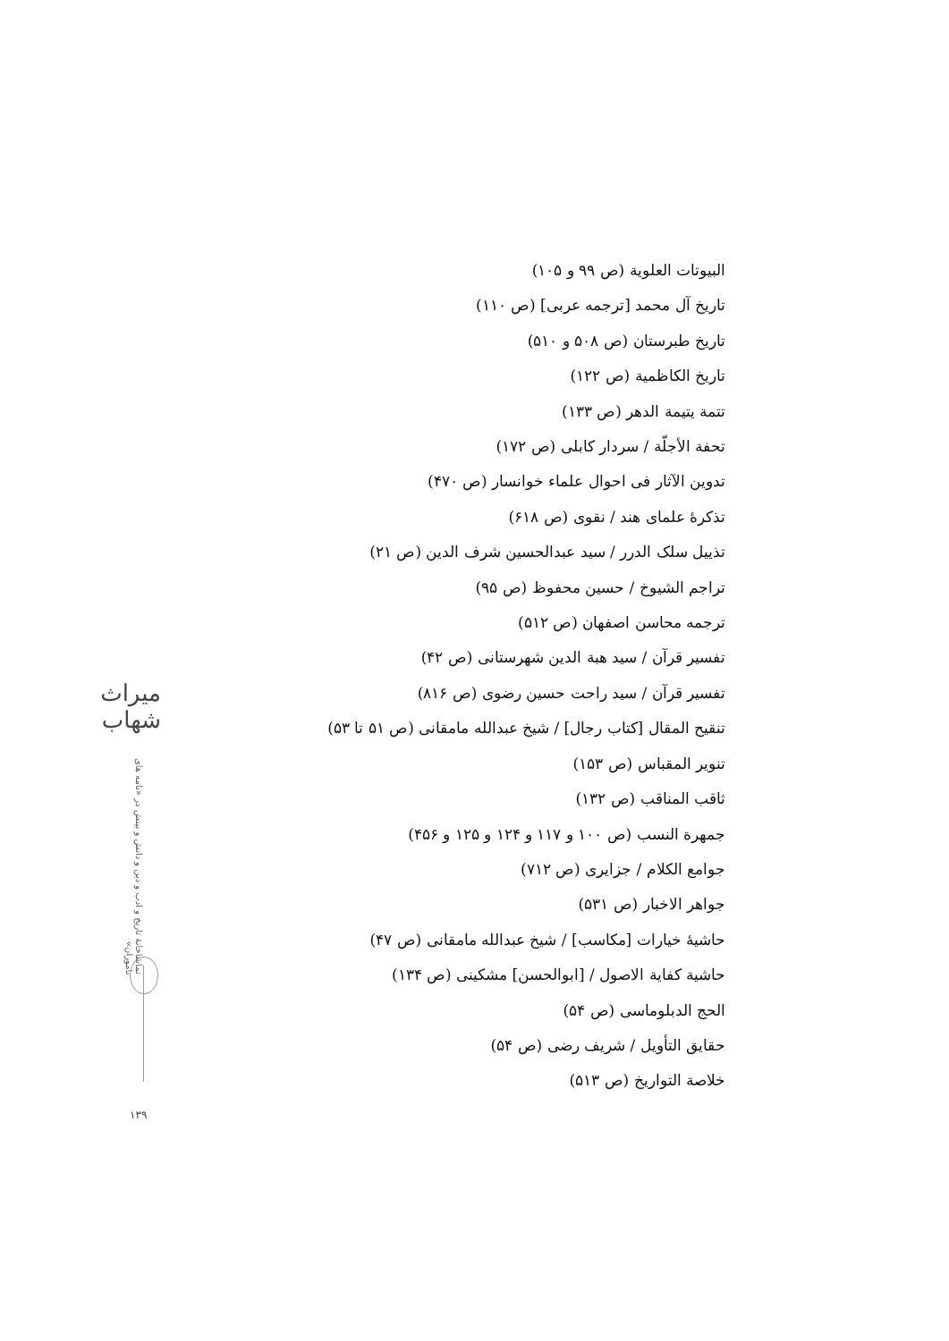البیوتات العلویة (ص ۹۹ و ۱۰۵)
تاریخ آل محمد [ترجمه عربی] (ص ۱۱۰)
تاریخ طبرستان (ص ۵۰۸ و ۵۱۰)
تاریخ الکاظمیة (ص ۱۲۲)
تتمة یتیمة الدهر (ص ۱۳۳)
تحفة الأجلّة / سردار کابلی (ص ۱۷۲)
تدوین الآثار فی احوال علماء خوانسار (ص ۴۷۰)
تذکرهٔ علمای هند / نقوی (ص ۶۱۸)
تذییل سلک الدرر / سید عبدالحسین شرف الدین (ص ۲۱)
تراجم الشیوخ / حسین محفوظ (ص ۹۵)
ترجمه محاسن اصفهان (ص ۵۱۲)
تفسیر قرآن / سید هبة الدین شهرستانی (ص ۴۲)
تفسیر قرآن / سید راحت حسین رضوی (ص ۸۱۶)
تنقیح المقال [کتاب رجال] / شیخ عبدالله مامقانی (ص ۵۱ تا ۵۳)
تنویر المقباس (ص ۱۵۳)
ثاقب المناقب (ص ۱۳۲)
جمهرة النسب (ص ۱۰۰ و ۱۱۷ و ۱۲۴ و ۱۲۵ و ۴۵۶)
جوامع الکلام / جزایری (ص ۷۱۲)
جواهر الاخبار (ص ۵۳۱)
حاشیهٔ خیارات [مکاسب] / شیخ عبدالله مامقانی (ص ۴۷)
حاشیة کفایة الاصول / [ابوالحسن] مشکینی (ص ۱۳۴)
الحج الدبلوماسی (ص ۵۴)
حقایق التأویل / شریف رضی (ص ۵۴)
خلاصة التواریخ (ص ۵۱۳)
میراث شهاب
تماشاخانهٔ تاریخ و ادب و دین و دانش و بینش در «نامه های ناموران»
۱۳۹